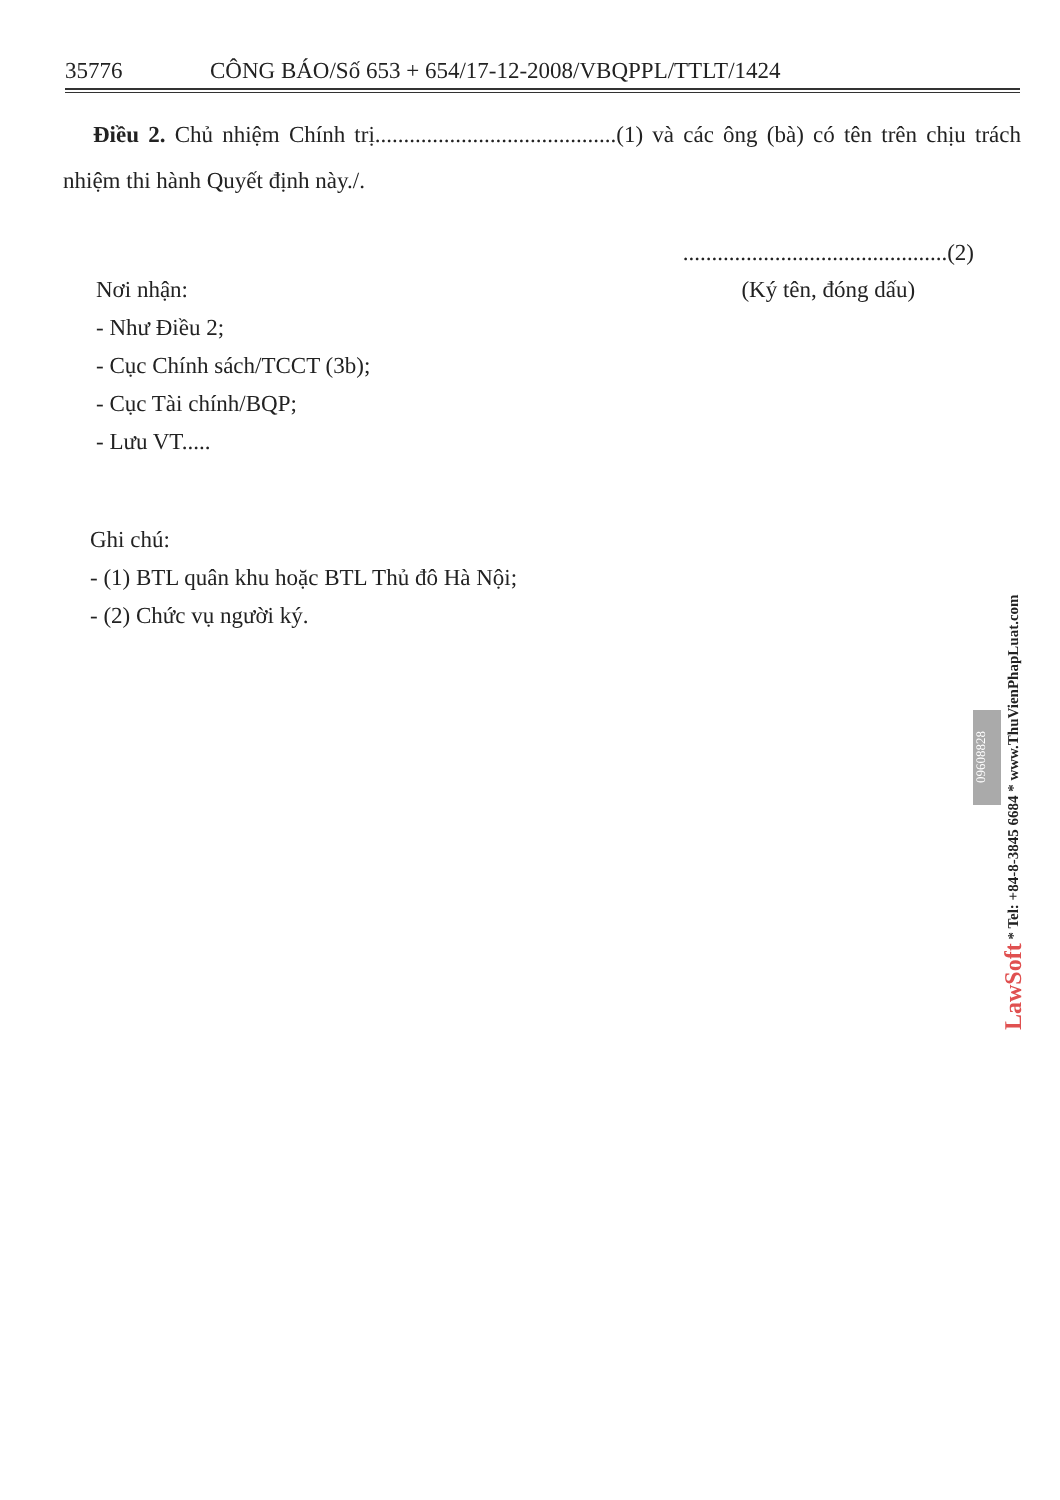35776 CÔNG BÁO/Số 653 + 654/17-12-2008/VBQPPL/TTLT/1424
Điều 2. Chủ nhiệm Chính trị..........................................(1) và các ông (bà) có tên trên chịu trách nhiệm thi hành Quyết định này./.
Nơi nhận:
- Như Điều 2;
- Cục Chính sách/TCCT (3b);
- Cục Tài chính/BQP;
- Lưu VT.....
..............................................(2)
(Ký tên, đóng dấu)
Ghi chú:
- (1) BTL quân khu hoặc BTL Thủ đô Hà Nội;
- (2) Chức vụ người ký.
09608828
LawSoft * Tel: +84-8-3845 6684 * www.ThuVienPhapLuat.com